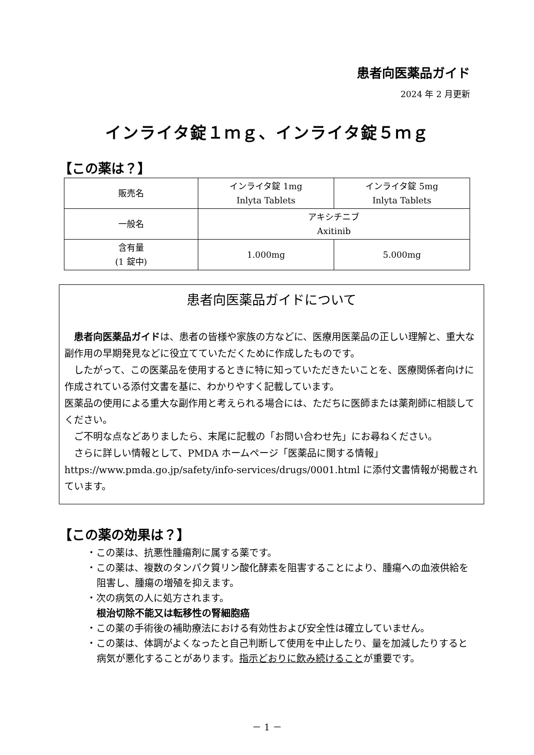患者向医薬品ガイド
2024 年 2 月更新
インライタ錠１ｍｇ、インライタ錠５ｍｇ
【この薬は？】
| 販売名 | インライタ錠 1mg Inlyta Tablets | インライタ錠 5mg Inlyta Tablets |
| 一般名 | アキシチニブ Axitinib | |
| 含有量 (1 錠中) | 1.000mg | 5.000mg |
患者向医薬品ガイドについて
　患者向医薬品ガイドは、患者の皆様や家族の方などに、医療用医薬品の正しい理解と、重大な副作用の早期発見などに役立てていただくために作成したものです。
　したがって、この医薬品を使用するときに特に知っていただきたいことを、医療関係者向けに作成されている添付文書を基に、わかりやすく記載しています。
医薬品の使用による重大な副作用と考えられる場合には、ただちに医師または薬剤師に相談してください。
　ご不明な点などありましたら、末尾に記載の「お問い合わせ先」にお尋ねください。
　さらに詳しい情報として、PMDA ホームページ「医薬品に関する情報」 https://www.pmda.go.jp/safety/info-services/drugs/0001.html に添付文書情報が掲載されています。
【この薬の効果は？】
・この薬は、抗悪性腫瘍剤に属する薬です。
・この薬は、複数のタンパク質リン酸化酵素を阻害することにより、腫瘍への血液供給を阻害し、腫瘍の増殖を抑えます。
・次の病気の人に処方されます。
根治切除不能又は転移性の腎細胞癌
・この薬の手術後の補助療法における有効性および安全性は確立していません。
・この薬は、体調がよくなったと自己判断して使用を中止したり、量を加減したりすると病気が悪化することがあります。指示どおりに飲み続けることが重要です。
－ 1 －